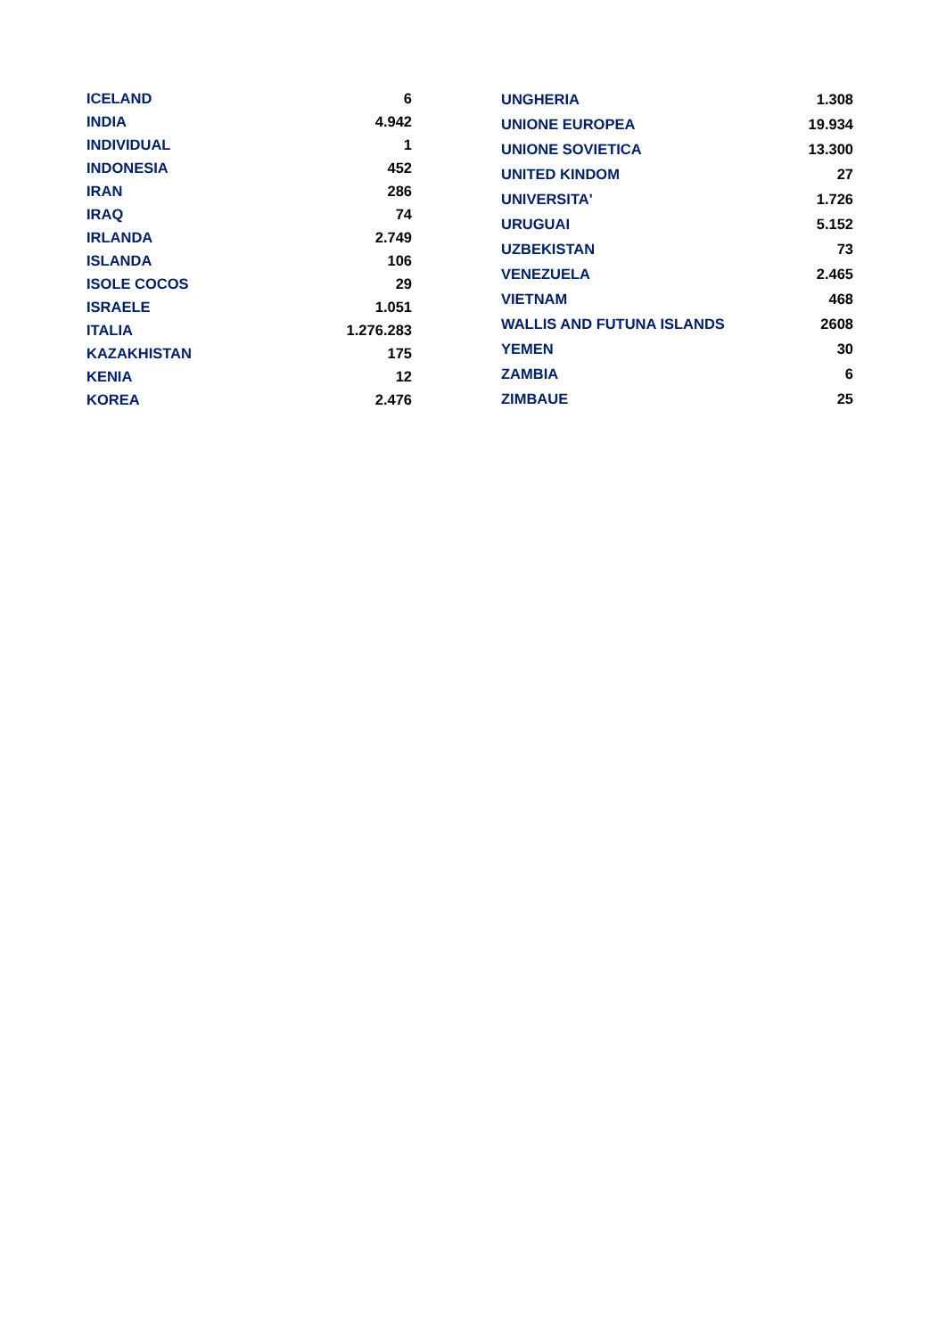| ICELAND | 6 |
| INDIA | 4.942 |
| INDIVIDUAL | 1 |
| INDONESIA | 452 |
| IRAN | 286 |
| IRAQ | 74 |
| IRLANDA | 2.749 |
| ISLANDA | 106 |
| ISOLE COCOS | 29 |
| ISRAELE | 1.051 |
| ITALIA | 1.276.283 |
| KAZAKHISTAN | 175 |
| KENIA | 12 |
| KOREA | 2.476 |
| UNGHERIA | 1.308 |
| UNIONE EUROPEA | 19.934 |
| UNIONE SOVIETICA | 13.300 |
| UNITED KINDOM | 27 |
| UNIVERSITA' | 1.726 |
| URUGUAI | 5.152 |
| UZBEKISTAN | 73 |
| VENEZUELA | 2.465 |
| VIETNAM | 468 |
| WALLIS AND FUTUNA ISLANDS | 2608 |
| YEMEN | 30 |
| ZAMBIA | 6 |
| ZIMBAUE | 25 |